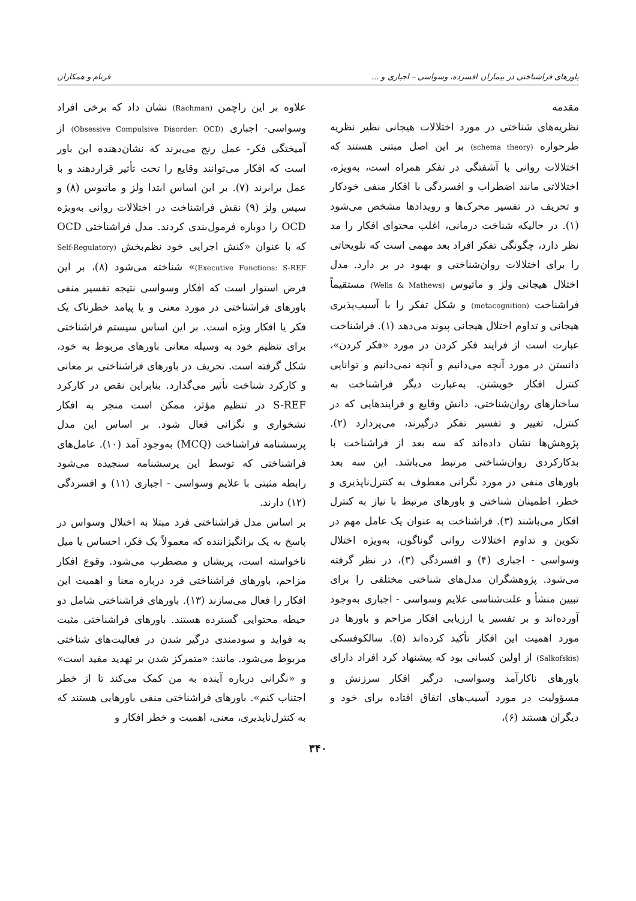باورهای فراشناختی در بیماران افسرده، وسواسی – اجباری و ... فرنام و همکاران
مقدمه
نظریه‌های شناختی در مورد اختلالات هیجانی نظیر نظریه طرحواره (schema theory) بر این اصل مبتنی هستند که اختلالات روانی با آشفتگی در تفکر همراه است، به‌ویژه، اختلالاتی مانند اضطراب و افسردگی با افکار منفی خودکار و تحریف در تفسیر محرک‌ها و رویدادها مشخص می‌شود (۱). در حالیکه شناخت درمانی، اغلب محتوای افکار را مد نظر دارد، چگونگی تفکر افراد بعد مهمی است که تلویحاتی را برای اختلالات روان‌شناختی و بهبود در بر دارد. مدل اختلال هیجانی ولز و ماتیوس (Wells & Mathews) مستقیماً فراشناخت (metacognition) و شکل تفکر را با آسیب‌پذیری هیجانی و تداوم اختلال هیجانی پیوند می‌دهد (۱). فراشناخت عبارت است از فرایند فکر کردن در مورد «فکر کردن»، دانستن در مورد آنچه می‌دانیم و آنچه نمی‌دانیم و توانایی کنترل افکار خویشتن. به‌عبارت دیگر فراشناخت به ساختارهای روان‌شناختی، دانش وقایع و فرایندهایی که در کنترل، تغییر و تفسیر تفکر درگیرند، می‌پردازد (۲). پژوهش‌ها نشان داده‌اند که سه بعد از فراشناخت با بدکارکردی روان‌شناختی مرتبط می‌باشد. این سه بعد باورهای منفی در مورد نگرانی معطوف به کنترل‌ناپذیری و خطر، اطمینان شناختی و باورهای مرتبط با نیاز به کنترل افکار می‌باشند (۳). فراشناخت به عنوان یک عامل مهم در تکوین و تداوم اختلالات روانی گوناگون، به‌ویژه اختلال وسواسی - اجباری (۴) و افسردگی (۳)، در نظر گرفته می‌شود. پژوهشگران مدل‌های شناختی مختلفی را برای تبیین منشأ و علت‌شناسی علایم وسواسی - اجباری به‌وجود آورده‌اند و بر تفسیر یا ارزیابی افکار مزاحم و باورها در مورد اهمیت این افکار تأکید کرده‌اند (۵). سالکوفسکی (Salkofskis) از اولین کسانی بود که پیشنهاد کرد افراد دارای باورهای ناکارآمد وسواسی، درگیر افکار سرزنش و مسؤولیت در مورد آسیب‌های اتفاق افتاده برای خود و دیگران هستند (۶)،
علاوه بر این راچمن (Rachman) نشان داد که برخی افراد وسواسی- اجباری (Obsessive Compulsive Disorder: OCD) از آمیختگی فکر- عمل رنج می‌برند که نشان‌دهنده این باور است که افکار می‌توانند وقایع را تحت تأثیر قراردهند و با عمل برابرند (۷). بر این اساس ابتدا ولز و ماتیوس (۸) و سپس ولز (۹) نقش فراشناخت در اختلالات روانی به‌ویژه OCD را دوباره فرمول‌بندی کردند. مدل فراشناختی OCD که با عنوان «کنش اجرایی خود نظم‌بخش (Self-Regulatory Executive Functions: S-REF)» شناخته می‌شود (۸)، بر این فرض استوار است که افکار وسواسی نتیجه تفسیر منفی باورهای فراشناختی در مورد معنی و یا پیامد خطرناک یک فکر یا افکار ویژه است. بر این اساس سیستم فراشناختی برای تنظیم خود به وسیله معانی باورهای مربوط به خود، شکل گرفته است. تحریف در باورهای فراشناختی بر معانی و کارکرد شناخت تأثیر می‌گذارد. بنابراین نقص در کارکرد S-REF در تنظیم مؤثر، ممکن است منجر به افکار نشخواری و نگرانی فعال شود. بر اساس این مدل پرسشنامه فراشناخت (MCQ) به‌وجود آمد (۱۰). عامل‌های فراشناختی که توسط این پرسشنامه سنجیده می‌شود رابطه مثبتی با علایم وسواسی - اجباری (۱۱) و افسردگی (۱۲) دارند.
بر اساس مدل فراشناختی فرد مبتلا به اختلال وسواس در پاسخ به یک برانگیزاننده که معمولاً یک فکر، احساس یا میل ناخواسته است، پریشان و مضطرب می‌شود. وقوع افکار مزاحم، باورهای فراشناختی فرد درباره معنا و اهمیت این افکار را فعال می‌سازند (۱۳). باورهای فراشناختی شامل دو حیطه محتوایی گسترده هستند. باورهای فراشناختی مثبت به فواید و سودمندی درگیر شدن در فعالیت‌های شناختی مربوط می‌شود. مانند: «متمرکز شدن بر تهدید مفید است» و «نگرانی درباره آینده به من کمک می‌کند تا از خطر اجتناب کنم». باورهای فراشناختی منفی باورهایی هستند که به کنترل‌ناپذیری، معنی، اهمیت و خطر افکار و
۳۴۰